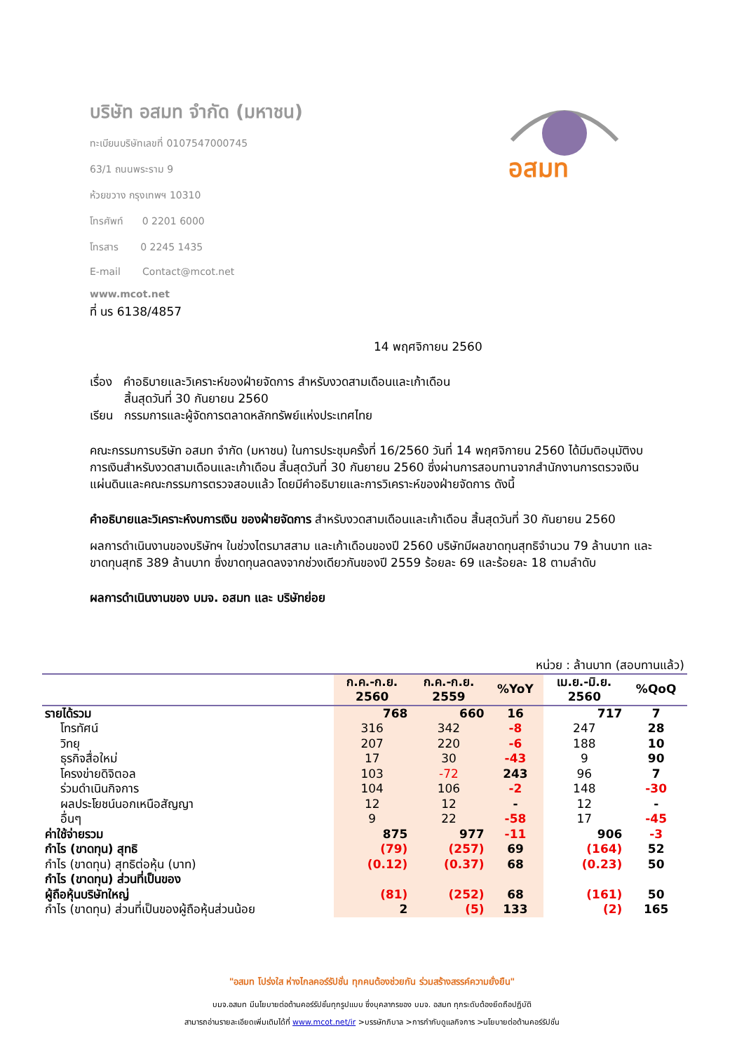บริษัท อสมท จำกัด (มหาชน)
ทะเบียนบริษัทเลขที่ 0107547000745
63/1 ถนนพระราม 9
ห้วยขวาง กรุงเทพฯ 10310
โทรศัพท์ 0 2201 6000
โทรสาร 0 2245 1435
E-mail Contact@mcot.net
www.mcot.net
อสมท
ที่ นร 6138/4857
14 พฤศจิกายน 2560
เรื่อง คำอธิบายและวิเคราะห์ของฝ่ายจัดการ สำหรับงวดสามเดือนและเก้าเดือน
สิ้นสุดวันที่ 30 กันยายน 2560
เรียน กรรมการและผู้จัดการตลาดหลักทรัพย์แห่งประเทศไทย
คณะกรรมการบริษัท อสมท จำกัด (มหาชน) ในการประชุมครั้งที่ 16/2560 วันที่ 14 พฤศจิกายน 2560 ได้มีมติอนุมัติงบการเงินสำหรับงวดสามเดือนและเก้าเดือน สิ้นสุดวันที่ 30 กันยายน 2560 ซึ่งผ่านการสอบทานจากสำนักงานการตรวจเงินแผ่นดินและคณะกรรมการตรวจสอบแล้ว โดยมีคำอธิบายและการวิเคราะห์ของฝ่ายจัดการ ดังนี้
คำอธิบายและวิเคราะห์งบการเงิน ของฝ่ายจัดการ สำหรับงวดสามเดือนและเก้าเดือน สิ้นสุดวันที่ 30 กันยายน 2560
ผลการดำเนินงานของบริษัทฯ ในช่วงไตรมาสสาม และเก้าเดือนของปี 2560 บริษัทมีผลขาดทุนสุทธิจำนวน 79 ล้านบาท และขาดทุนสุทธิ 389 ล้านบาท ซึ่งขาดทุนลดลงจากช่วงเดียวกันของปี 2559 ร้อยละ 69 และร้อยละ 18 ตามลำดับ
ผลการดำเนินงานของ บมจ. อสมท และ บริษัทย่อย
| หน่วย : ล้านบาท (สอบทานแล้ว) | | | | | |
| | ก.ค.-ก.ย. 2560 | ก.ค.-ก.ย. 2559 | %YoY | เม.ย.-มิ.ย. 2560 | %QoQ |
| รายได้รวม | 768 | 660 | 16 | 717 | 7 |
| โทรทัศน์ | 316 | 342 | -8 | 247 | 28 |
| วิทยุ | 207 | 220 | -6 | 188 | 10 |
| ธุรกิจสื่อใหม่ | 17 | 30 | -43 | 9 | 90 |
| โครงข่ายดิจิตอล | 103 | -72 | 243 | 96 | 7 |
| ร่วมดำเนินกิจการ | 104 | 106 | -2 | 148 | -30 |
| ผลประโยชน์นอกเหนือสัญญา | 12 | 12 | - | 12 | - |
| อื่นๆ | 9 | 22 | -58 | 17 | -45 |
| ค่าใช้จ่ายรวม | 875 | 977 | -11 | 906 | -3 |
| กำไร (ขาดทุน) สุทธิ | (79) | (257) | 69 | (164) | 52 |
| กำไร (ขาดทุน) สุทธิต่อหุ้น (บาท) | (0.12) | (0.37) | 68 | (0.23) | 50 |
| กำไร (ขาดทุน) ส่วนที่เป็นของ ผู้ถือหุ้นบริษัทใหญ่ | (81) | (252) | 68 | (161) | 50 |
| กำไร (ขาดทุน) ส่วนที่เป็นของผู้ถือหุ้นส่วนน้อย | 2 | (5) | 133 | (2) | 165 |
"อสมท โปร่งใส ห่างไกลคอร์รัปชั่น ทุกคนต้องช่วยกัน ร่วมสร้างสรรค์ความยั่งยืน"
บมจ.อสมท มีนโยบายต่อต้านคอร์รัปชั่นทุกรูปแบบ ซึ่งบุคลากรของ บมจ. อสมท ทุกระดับต้องยึดถือปฏิบัติ
สามารถอ่านรายละเอียดเพิ่มเติมได้ที่ www.mcot.net/ir >บรรษัทภิบาล >การกำกับดูแลกิจการ >นโยบายต่อต้านคอร์รัปชั่น